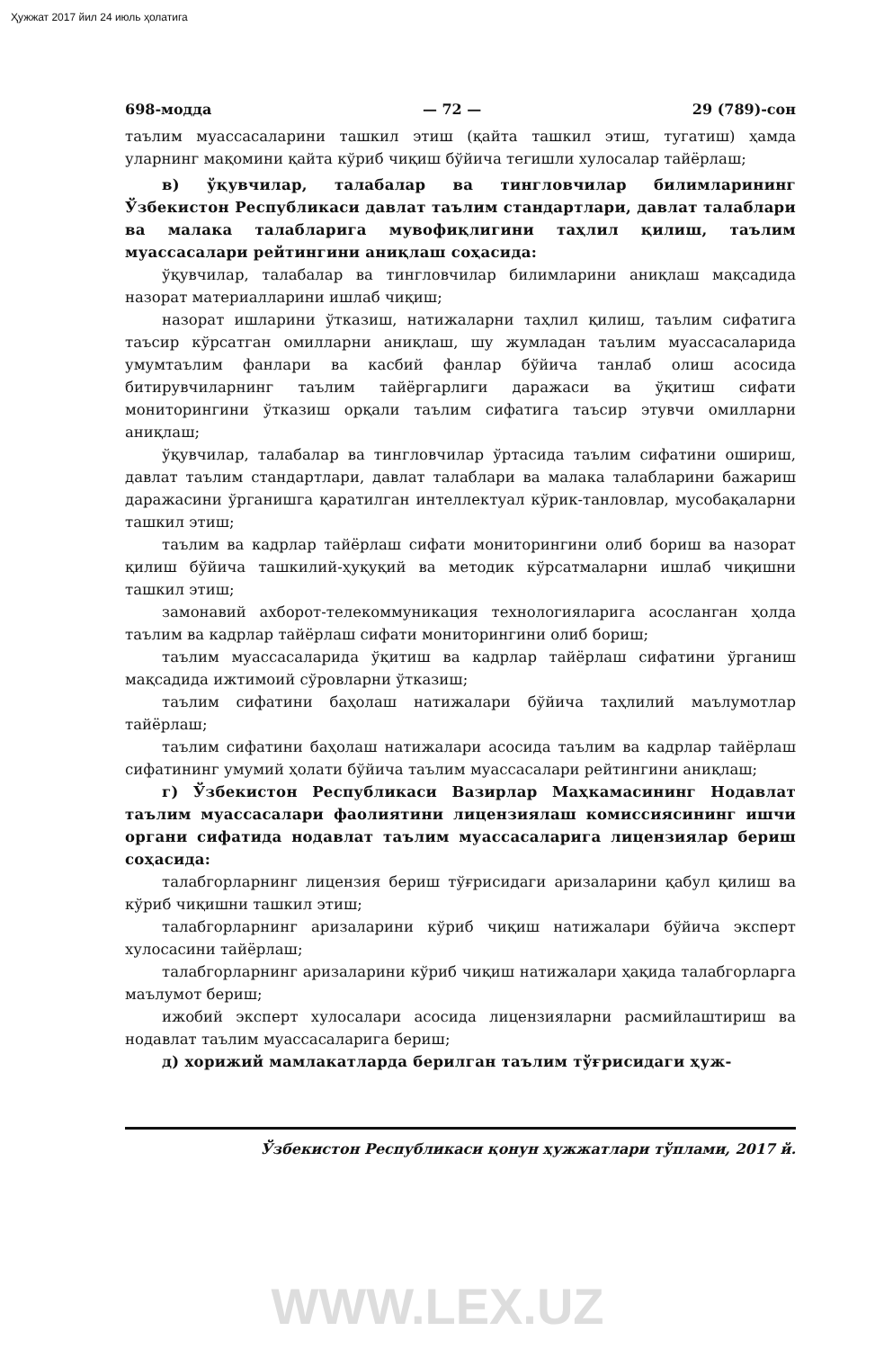Ҳужжат 2017 йил 24 июль ҳолатига
698-модда — 72 — 29 (789)-сон
таълим муассасаларини ташкил этиш (қайта ташкил этиш, тугатиш) ҳамда уларнинг мақомини қайта кўриб чиқиш бўйича тегишли хулосалар тайёрлаш;
в) ўқувчилар, талабалар ва тингловчилар билимларининг Ўзбекистон Республикаси давлат таълим стандартлари, давлат талаблари ва малака талабларига мувофиқлигини таҳлил қилиш, таълим муассасалари рейтингини аниқлаш соҳасида:
ўқувчилар, талабалар ва тингловчилар билимларини аниқлаш мақсадида назорат материалларини ишлаб чиқиш;
назорат ишларини ўтказиш, натижаларни таҳлил қилиш, таълим сифатига таъсир кўрсатган омилларни аниқлаш, шу жумладан таълим муассасаларида умумтаълим фанлари ва касбий фанлар бўйича танлаб олиш асосида битирувчиларнинг таълим тайёргарлиги даражаси ва ўқитиш сифати мониторингини ўтказиш орқали таълим сифатига таъсир этувчи омилларни аниқлаш;
ўқувчилар, талабалар ва тингловчилар ўртасида таълим сифатини ошириш, давлат таълим стандартлари, давлат талаблари ва малака талабларини бажариш даражасини ўрганишга қаратилган интеллектуал кўрик-танловлар, мусобақаларни ташкил этиш;
таълим ва кадрлар тайёрлаш сифати мониторингини олиб бориш ва назорат қилиш бўйича ташкилий-ҳуқуқий ва методик кўрсатмаларни ишлаб чиқишни ташкил этиш;
замонавий ахборот-телекоммуникация технологияларига асосланган ҳолда таълим ва кадрлар тайёрлаш сифати мониторингини олиб бориш;
таълим муассасаларида ўқитиш ва кадрлар тайёрлаш сифатини ўрганиш мақсадида ижтимоий сўровларни ўтказиш;
таълим сифатини баҳолаш натижалари бўйича таҳлилий маълумотлар тайёрлаш;
таълим сифатини баҳолаш натижалари асосида таълим ва кадрлар тайёрлаш сифатининг умумий ҳолати бўйича таълим муассасалари рейтингини аниқлаш;
г) Ўзбекистон Республикаси Вазирлар Маҳкамасининг Нодавлат таълим муассасалари фаолиятини лицензиялаш комиссиясининг ишчи органи сифатида нодавлат таълим муассасаларига лицензиялар бериш соҳасида:
талабгорларнинг лицензия бериш тўғрисидаги аризаларини қабул қилиш ва кўриб чиқишни ташкил этиш;
талабгорларнинг аризаларини кўриб чиқиш натижалари бўйича эксперт хулосасини тайёрлаш;
талабгорларнинг аризаларини кўриб чиқиш натижалари ҳақида талабгорларга маълумот бериш;
ижобий эксперт хулосалари асосида лицензияларни расмийлаштириш ва нодавлат таълим муассасаларига бериш;
д) хорижий мамлакатларда берилган таълим тўғрисидаги ҳуж-
Ўзбекистон Республикаси қонун ҳужжатлари тўплами, 2017 й.
WWW.LEX.UZ